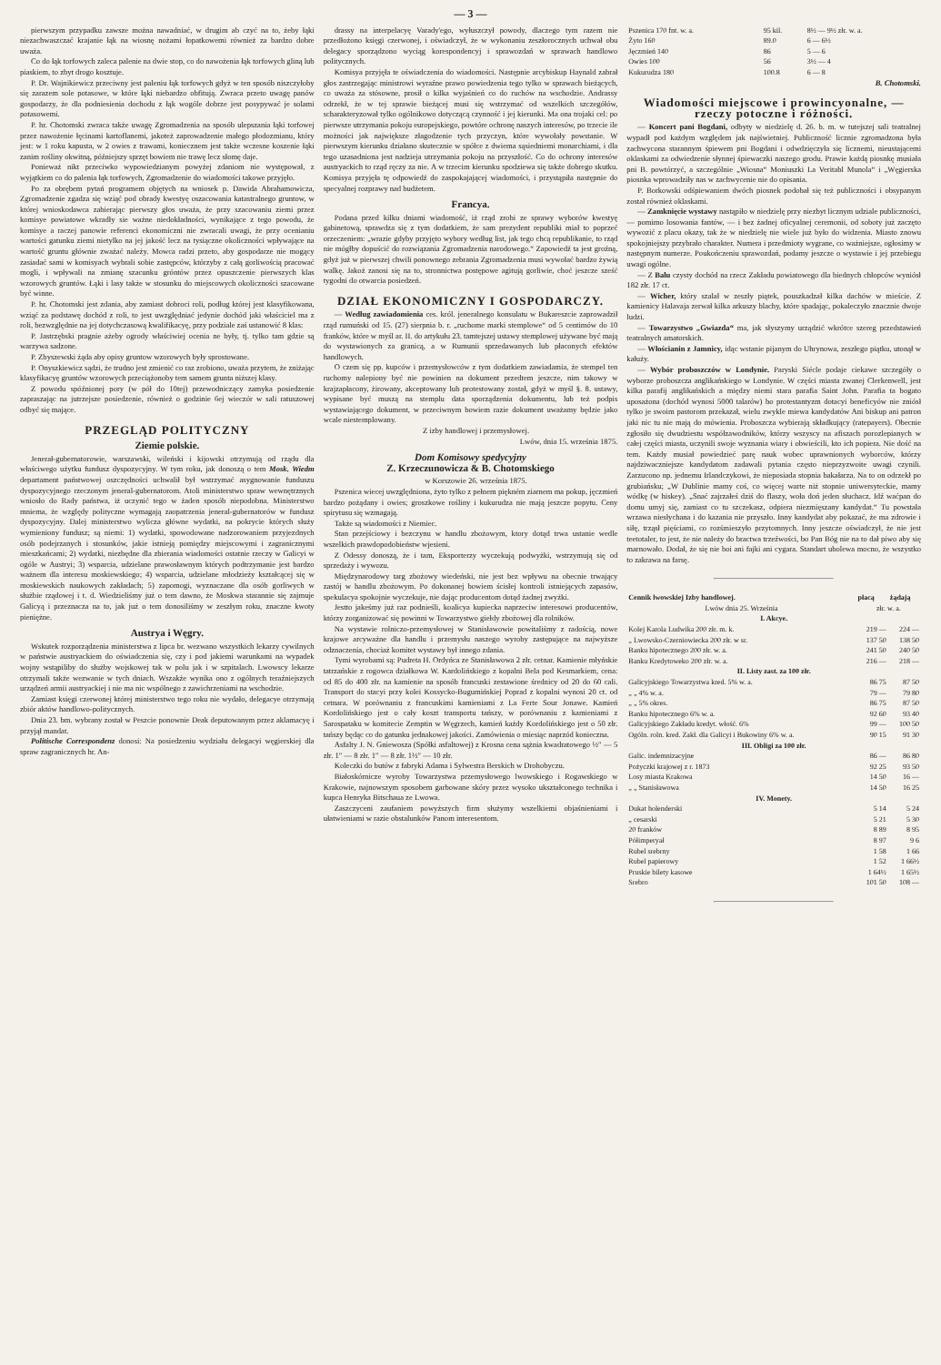— 3 —
pierwszym przypadku zawsze można nawadniać, w drugim ab czyć na to, żeby łąki niezachwaszczać krajanie łąk na wiosnę nożami łopatkowemi również za bardzo dobre uważa.
Co do łąk torfowych zaleca palenie na dwie stop, co do nawożenia łąk torfowych gliną lub piaskiem, to zbyt drogo kosztuje.
P. Dr. Wajnikiewicz przeciwny jest paleniu łąk torfowych gdyż w ten sposób niszczyłoby się zarazem sole potasowe, w które łąki niebardzo obfitują. Zwraca przeto uwagę panów gospodarzy, że dla podniesienia dochodu z łąk wogóle dobrze jest posypywać je solami potasowemi.
P. hr. Chotomski zwraca także uwagę Zgromadzenia na sposób ulepszania łąki torfowej przez nawożenie łęcinami kartoflanemi, jakoteż zaprowadzenie małego płodozmianu, który jest: w 1 roku kapusta, w 2 owies z trawami, koniecznem jest także wczesne koszenie łąki zanim rośliny okwitną, późniejszy sprzęt bowiem nie trawę lecz słomę daje.
Ponieważ nikt przeciwko wypowiedzianym powyżej zdaniom nie występował, z wyjątkiem co do palenia łąk torfowych, Zgromadzenie do wiadomości takowe przyjęło.
Po za obrębem pytań programem objętych na wniosek p. Dawida Abrahamowicza, Zgromadzenie zgadza się wziąć pod obrady kwestyę oszacowania katastralnego gruntow, w której wnioskodawca zabierając pierwszy głos uważa, że przy szacowaniu ziemi przez komisye powiatowe wkradły sie ważne niedokładności, wynikające z tego powodu, że komisye a raczej panowie referenci ekonomiczni nie zwracali uwagi, że przy ocenianiu wartości gatunku ziemi nietylko na jej jakość lecz na tysiączne okoliczności wpływające na wartość gruntu głównie zważać należy. Mowca radzi przeto, aby gospodarze nie mogący zasiadać sami w komisyach wybrali sobie zastępców, którzyby z całą gorliwością pracować mogli, i wpływali na zmianę szacunku gróntów przez opuszczenie pierwszych klas wzorowych gruntów. Łąki i lasy także w stosunku do miejscowych okoliczności szacowane być winne.
P. hr. Chotomski jest zdania, aby zamiast dobroci roli, podług której jest klasyfikowana, wziąć za podstawę dochód z roli, to jest uwzględniać jedynie dochód jaki właściciel ma z roli, bezwzględnie na jej dotychczasową kwalifikacyę, przy podziale zaś ustanowić 8 klas:
P. Jastrzębski pragnie ażeby ogrody właściwiej ocenia ne były, tj. tylko tam gdzie są warzywa sadzone.
P. Zbyszewski żąda aby opisy gruntow wzorowych były sprostowane.
P. Onyszkiewicz sądzi, że trudno jest zmienić co raz zrobiono, uważa przytem, że zniżając klasyfikacyę gruntów wzorowych przeciążonoby tem samem grunta niższej klasy.
Z powodu spóźnionej pory (w pół do 10tej) przewodniczący zamyka posiedzenie zapraszając na jutrzejsze posiedzenie, również o godzinie 6ej wieczór w sali ratuszowej odbyć się mające.
PRZEGLĄD POLITYCZNY
Ziemie polskie.
Jenerał-gubernatorowie, warszawski, wileński i kijowski otrzymują od rządu dla właściwego użytku fundusz dyspozycyjny. W tym roku, jak donoszą o tem Mosk. Wiedm departament państwowej oszczędności uchwalił był wstrzymać asygnowanie funduszu dyspozycyjnego rzeczonym jeneral-gubernatorom. Atoli ministerstwo spraw wewnętrznych wniosło do Rady państwa, iż uczynić tego w żaden sposób niepodobna. Ministerstwo mniema, że względy polityczne wymagają zaopatrzenia jeneral-gubernatorów w fundusz dyspozycyjny. Dalej ministerstwo wylicza główne wydatki, na pokrycie których służy wymieniony fundusz; są niemi: 1) wydatki, spowodowane nadzorowaniem przyjezdnych osób podejrzanych i stosunków, jakie istnieją pomiędzy miejscowymi i zagranicznymi mieszkańcami; 2) wydatki, niezbędne dla zbierania wiadomości ostatnie rzeczy w Galicyi w ogóle w Austryi; 3) wsparcia, udzielane prawosławnym których podtrzymanie jest bardzo ważnem dla interesu moskiewskiego; 4) wsparcia, udzielane młodzieży kształcącej się w moskiewskich naukowych zakładach; 5) zapomogi, wyznaczane dla osób gorliwych w służbie rządowej i t. d. Wiedzieliśmy już o tem dawno, że Moskwa starannie się zajmuje Galicyą i przeznacza na to, jak już o tem donosiliśmy w zeszłym roku, znaczne kwoty pieniężne.
Austrya i Węgry.
Wskutek rozporządzenia ministerstwa z lipca br. wezwano wszystkich lekarzy cywilnych w państwie austryackiem do oświadczenia się, czy i pod jakiemi warunkami na wypadek wojny wstąpiliby do służby wojskowej tak w polu jak i w szpitalach. Lwowscy lekarze otrzymali także wezwanie w tych dniach. Wszakże wynika ono z ogólnych teraźniejszych urządzeń armii austryackiej i nie ma nic wspólnego z zawichrzeniami na wschodzie.
Zamiast księgi czerwonej której ministerstwo tego roku nie wydało, delegacye otrzymają zbiór aktów handlowo-politycznych.
Dnia 23. bm. wybrany został w Peszcie ponownie Deak deputowanym przez aklamacyę i przyjął mandat.
Politische Correspondenz donosi: Na posiedzeniu wydziału delegacyi węgierskiej dla spraw zagranicznych hr. An-
drassy na interpelacyę Varady'ego, wyłuszczył powody, dlaczego tym razem nie przedłożono księgi czerwonej, i oświadczył, że w wykonaniu zeszłorocznych uchwał obu delegacy sporządzono wyciąg korespondencyj i sprawozdań w sprawach handlowo politycznych.
Komisya przyjęła te oświadczenia do wiadomości. Następnie arcybiskup Haynald zabrał głos zastrzegając ministrowi wyraźne prawo powiedzenia tego tylko w sprawach bieżących, co uważa za stósowne, prosił o kilka wyjaśnień co do ruchów na wschodzie. Andrassy odrzekł, że w tej sprawie bieżącej musi się wstrzymać od wszelkich szczegółów, scharakteryzował tylko ogólnikowo dotyczącą czynność i jej kierunki. Ma ona trojaki cel: po pierwsze utrzymania pokoju europejskiego, powtóre ochronę naszych interesów, po trzecie ile możności jak największe złagodzenie tych przyczyn, które wywołały powstanie. W pierwszym kierunku działano skutecznie w spółce z dwiema sąsiedniemi monarchiami, i dla tego uzasadniona jest nadzieja utrzymania pokoju na przyszłość. Co do ochrony interesów austryackich to rząd ręczy za nie. A w trzecim kierunku spodziewa się także dobrego skutku. Komisya przyjęła tę odpowiedź do zaspokajającej wiadomości, i przystąpiła następnie do specyalnej rozprawy nad budżetem.
Francya.
Podana przed kilku dniami wiadomość, iż rząd zrobi ze sprawy wyborów kwestyę gabinetową, sprawdza się z tym dodatkiem, że sam prezydent republiki miał to poprzeć orzeczeniem: „wrazie gdyby przyjęto wybory według list, jak tego chcą republikanie, to rząd nie mógłby dopuścić do rozwiązania Zgromadzenia narodowego.“ Zapowiedź ta jest groźną, gdyż już w pierwszej chwili ponownego zebrania Zgromadzenia musi wywołać bardzo żywią walkę. Jakoż zanosi się na to, stronnictwa postępowe agitują gorliwie, choć jeszcze sześć tygodni do otwarcia posiedzeń.
DZIAŁ EKONOMICZNY I GOSPODARCZY.
— Według zawiadomienia ces. król. jeneralnego konsulatu w Bukareszcie zaprowadził rząd rumuński od 15. (27) sierpnia b. r. „ruchome marki stemplowe“ od 5 centimów do 10 franków, które w myśl ar. II. do artykułu 23. tamtejszej ustawy stemplowej używane być mają do wystawionych za granicą, a w Rumunii sprzedawanych lub płaconych efektów handlowych.
O czem się pp. kupców i przemysłowców z tym dodatkiem zawiadamia, że stempel ten ruchomy nalepiony być nie powinien na dokument przedtem jeszcze, nim takowy w krajzapłacony, żirowany, akceptowany lub protestowany został, gdyż w myśl §. 8. ustawy, wypisane być muszą na stemplu data sporządzenia dokumentu, lub też podpis wystawiającego dokument, w przeciwnym bowiem razie dokument uważamy będzie jako wcale niestemplowany.
Z izby handlowej i przemysłowej.
Lwów, dnia 15. września 1875.
Dom Komisowy spedycyjny
Z. Krzeczunowicza & B. Chotomskiego
w Korszowie 26. września 1875.
Pszenica wiecej uwzględniona, żyto tylko z pełnem piękném ziarnem ma pokup, jęczmień bardzo pożądany i owies; groszkowe rośliny i kukurudza nie mają jeszcze popytu. Ceny spirytusu się wzmagają.
Także są wiadomości z Niemiec.
Stan przejściowy i bezczynu w handlu zbożowym, ktory dotąd trwa ustanie wedle wszelkich prawdopodobieństw wjesieni.
Z Odessy donoszą, że i tam, Eksporterzy wyczekują podwyżki, wstrzymują się od sprzedaży i wywozu.
Międzynarodowy targ zbożowy wiedeński, nie jest bez wpływu na obecnie trwający zastój w handlu zbożowym. Po dokonanej bowiem ścisłej kontroli istniejących zapasów, spekulacya spokojnie wyczekuje, nie dając producentom dotąd żadnej zwyżki.
Jestto jakeśmy już raz podnieśli, koalicya kupiecka naprzeciw interesowi producentów, którzy zorganizować się powinni w Towarzystwo giełdy zbożowej dla rolników.
Na wystawie rolniczo-przemysłowej w Stanisławowie powitaliśmy z radością, nowe krajowe arcyważne dla handlu i przemysłu naszego wyroby zastępujące na najwyższe odznaczenia, chociaż komitet wystawy był innego zdania.
Tymi wyrobami są: Pudreta H. Ordyńca ze Stanisławowa 2 złr. cetnar. Kamienie młyńskie tatrzańskie z rogowca działkowa W. Kardolińskiego z kopalni Bela pod Kesmarkiem, cena: od 85 do 400 złr. na kamienie na sposób francuski zestawione średnicy od 20 do 60 cali. Transport do stacyi przy kolei Kossycko-Bugumińskiej Poprad z kopalni wynosi 20 ct. od cetnara. W porównaniu z francuskimi kamieniami z La Ferte Sour Jonawe. Kamień Kordolińskiego jest o cały koszt transportu tańszy, w porównaniu z kamieniami z Sarospataku w komitecie Zemptin w Węgrzech, kamień każdy Kordolińskiego jest o 50 złr. tańszy będąc co do gatunku jednakowej jakości. Zamówienia o miesiąc naprzód konieczna.
Asfalty J. N. Gniewosza (Spółki asfaltowej) z Krosna cena sążnia kwadratowego ½″ — 5 złr. 1″ — 8 złr. 1″ — 8 złr. 1½″ — 10 złr.
Koleczki do butów z fabryki Adama i Sylwestra Berskich w Drohobyczu.
Białoskórnicze wyroby Towarzystwa przemysłowego lwowskiego i Rogawskiego w Krakowie, najnowszym sposobem garbowane skóry przez wysoko ukształconego technika i kupca Henryka Bitschaua ze Lwowa.
Zaszczyceni zaufaniem powyższych firm służymy wszelkiemi objaśnieniami i ułatwieniami w razie obstalunków Panom interesentom.
| Pszenica 170 fnt. w. a. | 95 kil. | 8½ — 9½ złr. w. a. |
| Żyto 160 | 89.0 | 6 — 6½ |
| Jęczmień 140 | 86 | 5 — 6 |
| Owies 100 | 56 | 3½ — 4 |
| Kukurudza 180 | 100.8 | 6 — 8 |
B. Chotomski.
Wiadomości miejscowe i prowincyonalne, — rzeczy potoczne i różności.
— Koncert pani Bogdani, odbyty w niedzielę d. 26. b. m. w tutejszej sali teatralnej wypadł pod każdym względem jak najświetniej. Publiczność licznie zgromadzona była zachwycona starannym śpiewem pni Bogdani i odwdzięczyła się licznemi, nieustającemi oklaskami za odwiedzenie słynnej śpiewaczki naszego grodu. Prawie każdą piosnkę musiała pni B. powtórzyć, a szczególnie „Wiosna“ Moniuszki La Veritabl Munola“ i „Węgierska piosnka wprowadziły nas w zachwycenie nie do opisania.
P. Borkowski odśpiewaniem dwóch piosnek podobał się też publiczności i obsypanym został również oklaskami.
— Zamknięcie wystawy nastąpiło w niedzielę przy niezbyt licznym udziale publiczności, — pomimo losowania fantów, — i bez żadnej oficyalnej ceremonii, od soboty już zaczęto wywozić z placu okazy, tak że w niedzielę nie wiele już było do widzenia. Miasto znowu spokojniejszy przybrało charakter. Numera i przedmioty wygrane, co ważniejsze, ogłosimy w następnym numerze. Poukończeniu sprawozdań, podamy jeszcze o wystawie i jej przebiegu uwagi ogólne.
— Z Balu czysty dochód na rzecz Zakładu powiatowego dla biednych chłopców wyniósł 182 złr. 17 ct.
— Wicher, który szalał w zeszły piątek, pouszkadzał kilka dachów w mieście. Z kamienicy Halavaja zerwał kilka arkuszy blachy, które spadając, pokaleczyło znacznie dwoje ludzi.
— Towarzystwo „Gwiazda“ ma, jak słyszymy urządzić wkrótce szereg przedstawień teatralnych amatorskich.
— Włościanin z Jamnicy, idąc wstanie pijanym do Uhrynowa, zeszłego piątku, utonął w kałuży.
— Wybór proboszczów w Londynie. Paryski Siécle podaje ciekawe szczegóły o wyborze proboszcza anglikańskiego w Londynie. W części miasta zwanej Clerkenwell, jest kilka parafij anglikańskich a między niemi stara parafia Saint John. Parafia ta bogato uposażona (dochód wynosi 5000 talarów) bo protestantyzm dotacyi beneficyów nie zniósł tylko je swoim pastorom przekazał, wielu zwykle miewa kandydatów Ani biskup ani patron jaki nic tu nie mają do mówienia. Proboszcza wybierają składkujący (ratepayers). Obecnie zgłosiło się dwudziestu współzawodników, którzy wszyscy na afiszach porozlepianych w całej części miasta, uczynili swoje wyznania wiary i obwieścili, kto ich popiera. Nie dość na tem. Każdy musiał powiedzieć parę nauk wobec uprawnionych wyborców, którzy najdziwaczniejsze kandydatom zadawali pytania często nieprzyzwoite uwagi czynili. Zarzucono np. jednemu Irlandczykowi, że nieposiada stopnia bakałarza. Na to on odrzekł po grubiańsku; „W Dublinie mamy coś, co więcej warte niż stopnie uniwersyteckie, mamy wódkę (w hiskey). „Snać zajrzałeś dziś do flaszy, woła doń jeden słuchacz. Idź waćpan do domu umyj się, zamiast co tu szczekasz, odpiera niezmięszany kandydat.“ Tu powstała wrzawa niesłychana i do kazania nie przyszło. Inny kandydat aby pokazać, że ma zdrowie i siłę, trząsł pięściami, co rozśmieszyło przytomnych. Inny jeszcze oświadczył, że nie jest teetotaler, to jest, że nie należy do bractwa trzeźwości, bo Pan Bóg nie na to dał piwo aby się marnowało. Dodał, że się nie boi ani fajki ani cygara. Standart ubolewa mocno, że wszystko to zakrawa na farsę.
| Cennik lwowskiej Izby handlowej. | płacą | żądają |
| --- | --- | --- |
| Lwów dnia 25. Września | złr. w. a. | |
| I. Akcye. | | |
| Kolej Karola Ludwika 200 złr. m. k. | 219 — | 224 — |
| „ Lwowsko-Czerniowiecka 200 złr. w sr. | 137 50 | 138 50 |
| Banku hipotecznego 200 złr. w. a. | 241 50 | 240 50 |
| Banku Kredytoweko 200 złr. w. a. | 216 — | 218 — |
| II. Listy zast. za 100 złr. | | |
| Galicyjskiego Towarzystwa kred. 5% w. a. | 86 75 | 87 50 |
| „ „ 4% w. a. | 79 — | 79 80 |
| „ „ 5% okres. | 86 75 | 87 50 |
| Banku hipotecznego 6% w. a. | 92 60 | 93 40 |
| Galicyjskiego Zakładu kredyt. włość. 6% | 99 — | 100 50 |
| Ogóln. roln. kred. Zakł. dla Galicyi i Bukowiny 6% w. a. | 90 15 | 91 30 |
| III. Obligi za 100 złr. | | |
| Galic. indemnizacyjne | 86 — | 86 80 |
| Pożyczki krajowej z r. 1873 | 92 25 | 93 50 |
| Losy miasta Krakowa | 14 50 | 16 — |
| „ „ Stanisławowa | 14 50 | 16 25 |
| IV. Monety. | | |
| Dukat holenderski | 5 14 | 5 24 |
| „ cesarski | 5 21 | 5 30 |
| 20 franków | 8 89 | 8 95 |
| Półimperyał | 8 97 | 9 6 |
| Rubel srebrny | 1 58 | 1 66 |
| Rubel papierowy | 1 52 | 1 66½ |
| Pruskie bilety kasowe | 1 64½ | 1 65½ |
| Srebro | 101 50 | 108 — |